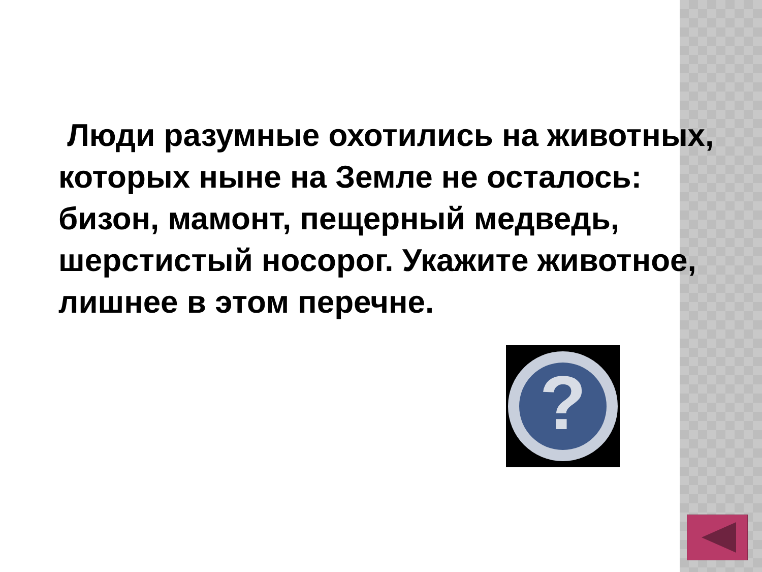Люди разумные охотились на животных, которых ныне на Земле не осталось: бизон, мамонт, пещерный медведь, шерстистый носорог. Укажите животное, лишнее в этом перечне.
?